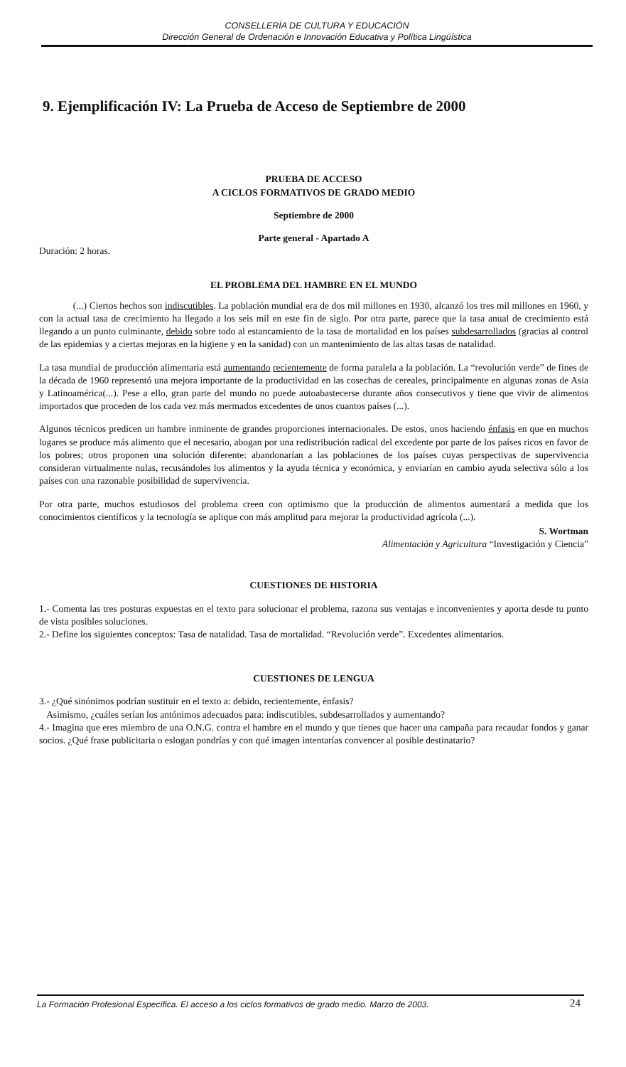CONSELLERÍA DE CULTURA Y EDUCACIÓN
Dirección General de Ordenación e Innovación Educativa y Política Lingüística
9. Ejemplificación IV: La Prueba de Acceso de Septiembre de 2000
PRUEBA DE ACCESO
A CICLOS FORMATIVOS DE GRADO MEDIO
Septiembre de 2000
Parte general - Apartado A
Duración: 2 horas.
EL PROBLEMA DEL HAMBRE EN EL MUNDO
(...) Ciertos hechos son indiscutibles. La población mundial era de dos mil millones en 1930, alcanzó los tres mil millones en 1960, y con la actual tasa de crecimiento ha llegado a los seis mil en este fin de siglo. Por otra parte, parece que la tasa anual de crecimiento está llegando a un punto culminante, debido sobre todo al estancamiento de la tasa de mortalidad en los países subdesarrollados (gracias al control de las epidemias y a ciertas mejoras en la higiene y en la sanidad) con un mantenimiento de las altas tasas de natalidad.
La tasa mundial de producción alimentaria está aumentando recientemente de forma paralela a la población. La “revolución verde” de fines de la década de 1960 representó una mejora importante de la productividad en las cosechas de cereales, principalmente en algunas zonas de Asia y Latinoamérica(...). Pese a ello, gran parte del mundo no puede autoabastecerse durante años consecutivos y tiene que vivir de alimentos importados que proceden de los cada vez más mermados excedentes de unos cuantos países (...).
Algunos técnicos predicen un hambre inminente de grandes proporciones internacionales. De estos, unos haciendo énfasis en que en muchos lugares se produce más alimento que el necesario, abogan por una redistribución radical del excedente por parte de los países ricos en favor de los pobres; otros proponen una solución diferente: abandonarían a las poblaciones de los países cuyas perspectivas de supervivencia consideran virtualmente nulas, recusándoles los alimentos y la ayuda técnica y económica, y enviarían en cambio ayuda selectiva sólo a los países con una razonable posibilidad de supervivencia.
Por otra parte, muchos estudiosos del problema creen con optimismo que la producción de alimentos aumentará a medida que los conocimientos científicos y la tecnología se aplique con más amplitud para mejorar la productividad agrícola (...).
S. Wortman
Alimentación y Agricultura “Investigación y Ciencia”
CUESTIONES DE HISTORIA
1.- Comenta las tres posturas expuestas en el texto para solucionar el problema, razona sus ventajas e inconvenientes y aporta desde tu punto de vista posibles soluciones.
2.- Define los siguientes conceptos: Tasa de natalidad. Tasa de mortalidad. “Revolución verde”. Excedentes alimentarios.
CUESTIONES DE LENGUA
3.- ¿Qué sinónimos podrían sustituir en el texto a: debido, recientemente, énfasis?
Asimismo, ¿cuáles serían los antónimos adecuados para: indiscutibles, subdesarrollados y aumentando?
4.- Imagina que eres miembro de una O.N.G. contra el hambre en el mundo y que tienes que hacer una campaña para recaudar fondos y ganar socios. ¿Qué frase publicitaria o eslogan pondrías y con qué imagen intentarías convencer al posible destinatario?
La Formación Profesional Específica. El acceso a los ciclos formativos de grado medio. Marzo de 2003. 24